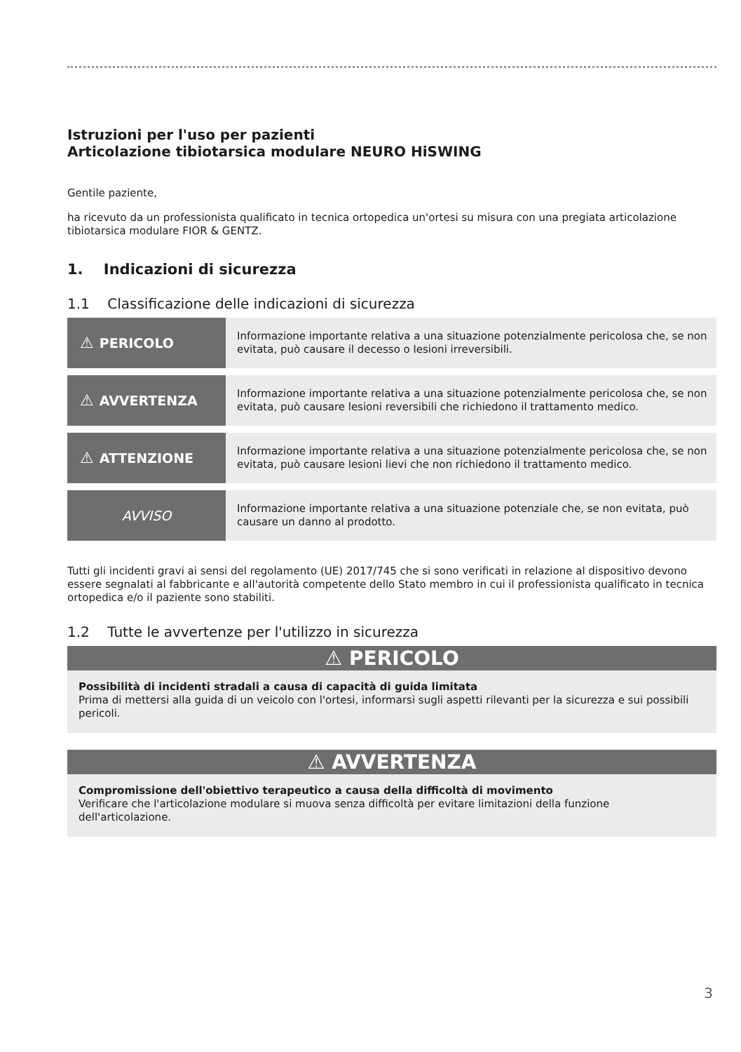Istruzioni per l'uso per pazienti
Articolazione tibiotarsica modulare NEURO HiSWING
Gentile paziente,
ha ricevuto da un professionista qualificato in tecnica ortopedica un'ortesi su misura con una pregiata articolazione tibiotarsica modulare FIOR & GENTZ.
1. Indicazioni di sicurezza
1.1 Classificazione delle indicazioni di sicurezza
| ⚠ PERICOLO | Informazione importante relativa a una situazione potenzialmente pericolosa che, se non evitata, può causare il decesso o lesioni irreversibili. |
| ⚠ AVVERTENZA | Informazione importante relativa a una situazione potenzialmente pericolosa che, se non evitata, può causare lesioni reversibili che richiedono il trattamento medico. |
| ⚠ ATTENZIONE | Informazione importante relativa a una situazione potenzialmente pericolosa che, se non evitata, può causare lesioni lievi che non richiedono il trattamento medico. |
| AVVISO | Informazione importante relativa a una situazione potenziale che, se non evitata, può causare un danno al prodotto. |
Tutti gli incidenti gravi ai sensi del regolamento (UE) 2017/745 che si sono verificati in relazione al dispositivo devono essere segnalati al fabbricante e all'autorità competente dello Stato membro in cui il professionista qualificato in tecnica ortopedica e/o il paziente sono stabiliti.
1.2 Tutte le avvertenze per l'utilizzo in sicurezza
⚠ PERICOLO
Possibilità di incidenti stradali a causa di capacità di guida limitata
Prima di mettersi alla guida di un veicolo con l'ortesi, informarsi sugli aspetti rilevanti per la sicurezza e sui possibili pericoli.
⚠ AVVERTENZA
Compromissione dell'obiettivo terapeutico a causa della difficoltà di movimento
Verificare che l'articolazione modulare si muova senza difficoltà per evitare limitazioni della funzione dell'articolazione.
3